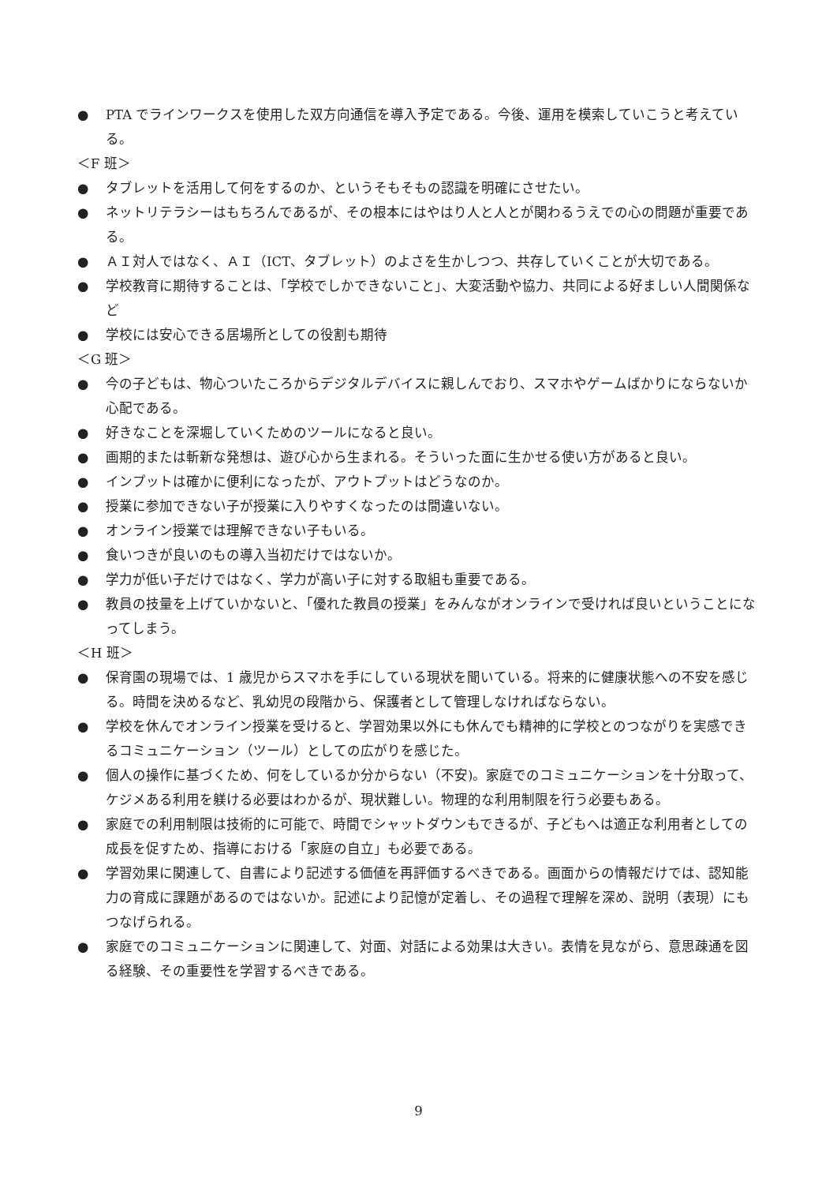● PTA でラインワークスを使用した双方向通信を導入予定である。今後、運用を模索していこうと考えている。
＜F 班＞
● タブレットを活用して何をするのか、というそもそもの認識を明確にさせたい。
● ネットリテラシーはもちろんであるが、その根本にはやはり人と人とが関わるうえでの心の問題が重要である。
● ＡＩ対人ではなく、ＡＩ（ICT、タブレット）のよさを生かしつつ、共存していくことが大切である。
● 学校教育に期待することは、「学校でしかできないこと」、大変活動や協力、共同による好ましい人間関係など
● 学校には安心できる居場所としての役割も期待
＜G 班＞
● 今の子どもは、物心ついたころからデジタルデバイスに親しんでおり、スマホやゲームばかりにならないか心配である。
● 好きなことを深堀していくためのツールになると良い。
● 画期的または斬新な発想は、遊び心から生まれる。そういった面に生かせる使い方があると良い。
● インプットは確かに便利になったが、アウトプットはどうなのか。
● 授業に参加できない子が授業に入りやすくなったのは間違いない。
● オンライン授業では理解できない子もいる。
● 食いつきが良いのもの導入当初だけではないか。
● 学力が低い子だけではなく、学力が高い子に対する取組も重要である。
● 教員の技量を上げていかないと、「優れた教員の授業」をみんながオンラインで受ければ良いということになってしまう。
＜H 班＞
● 保育園の現場では、1 歳児からスマホを手にしている現状を聞いている。将来的に健康状態への不安を感じる。時間を決めるなど、乳幼児の段階から、保護者として管理しなければならない。
● 学校を休んでオンライン授業を受けると、学習効果以外にも休んでも精神的に学校とのつながりを実感できるコミュニケーション（ツール）としての広がりを感じた。
● 個人の操作に基づくため、何をしているか分からない（不安)。家庭でのコミュニケーションを十分取って、ケジメある利用を躾ける必要はわかるが、現状難しい。物理的な利用制限を行う必要もある。
● 家庭での利用制限は技術的に可能で、時間でシャットダウンもできるが、子どもへは適正な利用者としての成長を促すため、指導における「家庭の自立」も必要である。
● 学習効果に関連して、自書により記述する価値を再評価するべきである。画面からの情報だけでは、認知能力の育成に課題があるのではないか。記述により記憶が定着し、その過程で理解を深め、説明（表現）にもつなげられる。
● 家庭でのコミュニケーションに関連して、対面、対話による効果は大きい。表情を見ながら、意思疎通を図る経験、その重要性を学習するべきである。
9